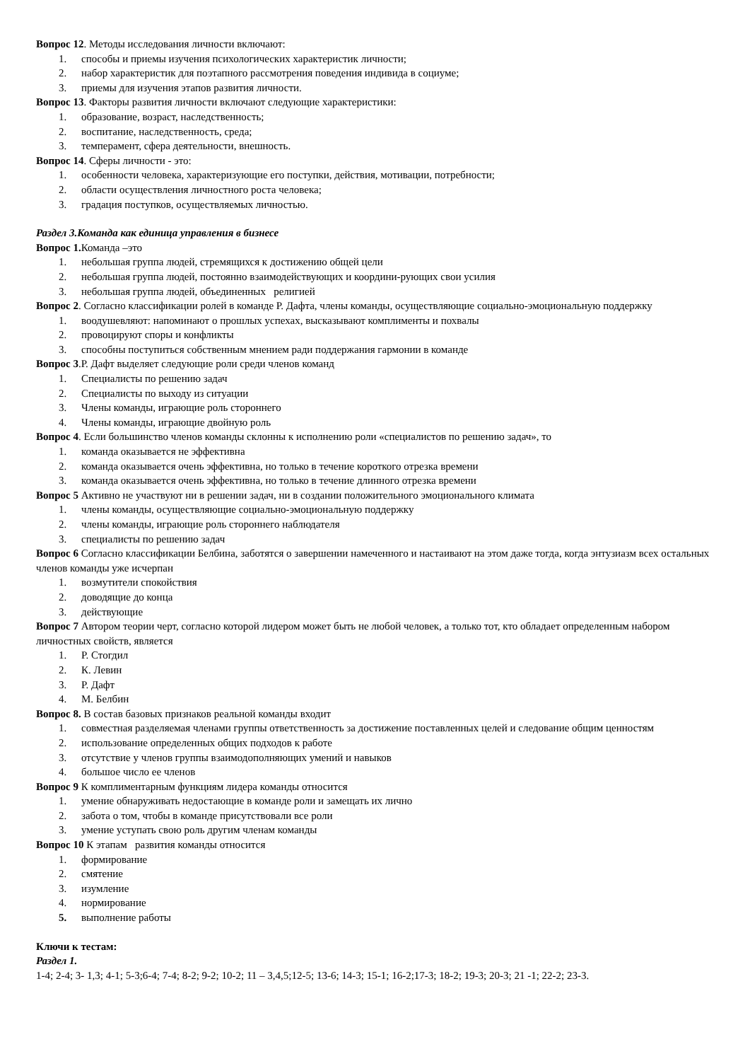Вопрос 12. Методы исследования личности включают:
1. способы и приемы изучения психологических характеристик личности;
2. набор характеристик для поэтапного рассмотрения поведения индивида в социуме;
3. приемы для изучения этапов развития личности.
Вопрос 13. Факторы развития личности включают следующие характеристики:
1. образование, возраст, наследственность;
2. воспитание, наследственность, среда;
3. темперамент, сфера деятельности, внешность.
Вопрос 14. Сферы личности - это:
1. особенности человека, характеризующие его поступки, действия, мотивации, потребности;
2. области осуществления личностного роста человека;
3. градация поступков, осуществляемых личностью.
Раздел 3.Команда как единица управления в бизнесе
Вопрос 1. Команда –это
1. небольшая группа людей, стремящихся к достижению общей цели
2. небольшая группа людей, постоянно взаимодействующих и координи-рующих свои усилия
3. небольшая группа людей, объединенных религией
Вопрос 2. Согласно классификации ролей в команде Р. Дафта, члены команды, осуществляющие социально-эмоциональную поддержку
1. воодушевляют: напоминают о прошлых успехах, высказывают комплименты и похвалы
2. провоцируют споры и конфликты
3. способны поступиться собственным мнением ради поддержания гармонии в команде
Вопрос 3.Р. Дафт выделяет следующие роли среди членов команд
1. Специалисты по решению задач
2. Специалисты по выходу из ситуации
3. Члены команды, играющие роль стороннего
4. Члены команды, играющие двойную роль
Вопрос 4. Если большинство членов команды склонны к исполнению роли «специалистов по решению задач», то
1. команда оказывается не эффективна
2. команда оказывается очень эффективна, но только в течение короткого отрезка времени
3. команда оказывается очень эффективна, но только в течение длинного отрезка времени
Вопрос 5 Активно не участвуют ни в решении задач, ни в создании положительного эмоционального климата
1. члены команды, осуществляющие социально-эмоциональную поддержку
2. члены команды, играющие роль стороннего наблюдателя
3. специалисты по решению задач
Вопрос 6 Согласно классификации Белбина, заботятся о завершении намеченного и настаивают на этом даже тогда, когда энтузиазм всех остальных членов команды уже исчерпан
1. возмутители спокойствия
2. доводящие до конца
3. действующие
Вопрос 7 Автором теории черт, согласно которой лидером может быть не любой человек, а только тот, кто обладает определенным набором личностных свойств, является
1. Р. Стогдил
2. К. Левин
3. Р. Дафт
4. М. Белбин
Вопрос 8. В состав базовых признаков реальной команды входит
1. совместная разделяемая членами группы ответственность за достижение поставленных целей и следование общим ценностям
2. использование определенных общих подходов к работе
3. отсутствие у членов группы взаимодополняющих умений и навыков
4. большое число ее членов
Вопрос 9 К комплиментарным функциям лидера команды относится
1. умение обнаруживать недостающие в команде роли и замещать их лично
2. забота о том, чтобы в команде присутствовали все роли
3. умение уступать свою роль другим членам команды
Вопрос 10 К этапам развития команды относится
1. формирование
2. смятение
3. изумление
4. нормирование
5. выполнение работы
Ключи к тестам:
Раздел 1.
1-4; 2-4; 3- 1,3; 4-1; 5-3;6-4; 7-4; 8-2; 9-2; 10-2; 11 – 3,4,5;12-5; 13-6; 14-3; 15-1; 16-2;17-3; 18-2; 19-3; 20-3; 21 -1; 22-2; 23-3.